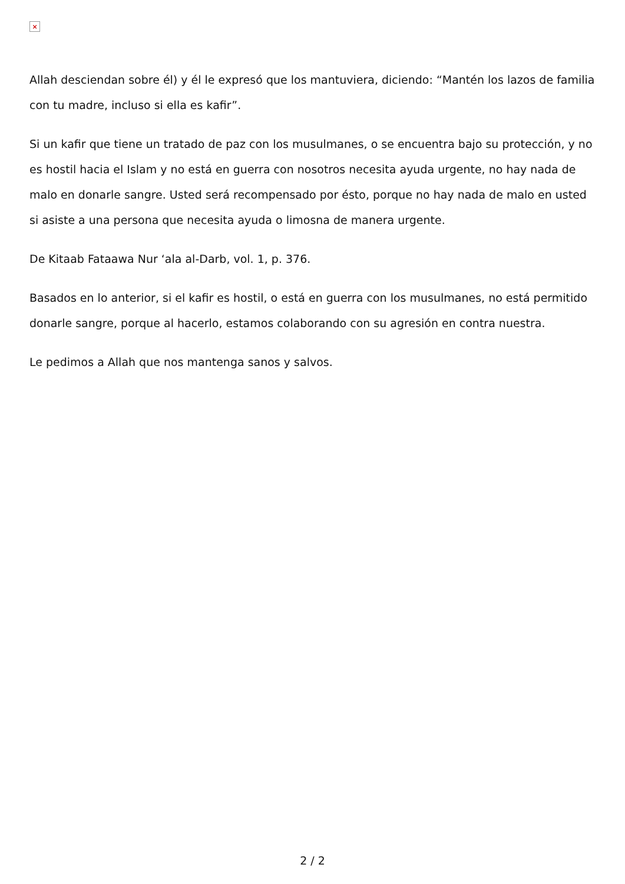×
Allah desciendan sobre él) y él le expresó que los mantuviera, diciendo: “Mantén los lazos de familia con tu madre, incluso si ella es kafir”.
Si un kafir que tiene un tratado de paz con los musulmanes, o se encuentra bajo su protección, y no es hostil hacia el Islam y no está en guerra con nosotros necesita ayuda urgente, no hay nada de malo en donarle sangre. Usted será recompensado por ésto, porque no hay nada de malo en usted si asiste a una persona que necesita ayuda o limosna de manera urgente.
De Kitaab Fataawa Nur ‘ala al-Darb, vol. 1, p. 376.
Basados en lo anterior, si el kafir es hostil, o está en guerra con los musulmanes, no está permitido donarle sangre, porque al hacerlo, estamos colaborando con su agresión en contra nuestra.
Le pedimos a Allah que nos mantenga sanos y salvos.
2 / 2